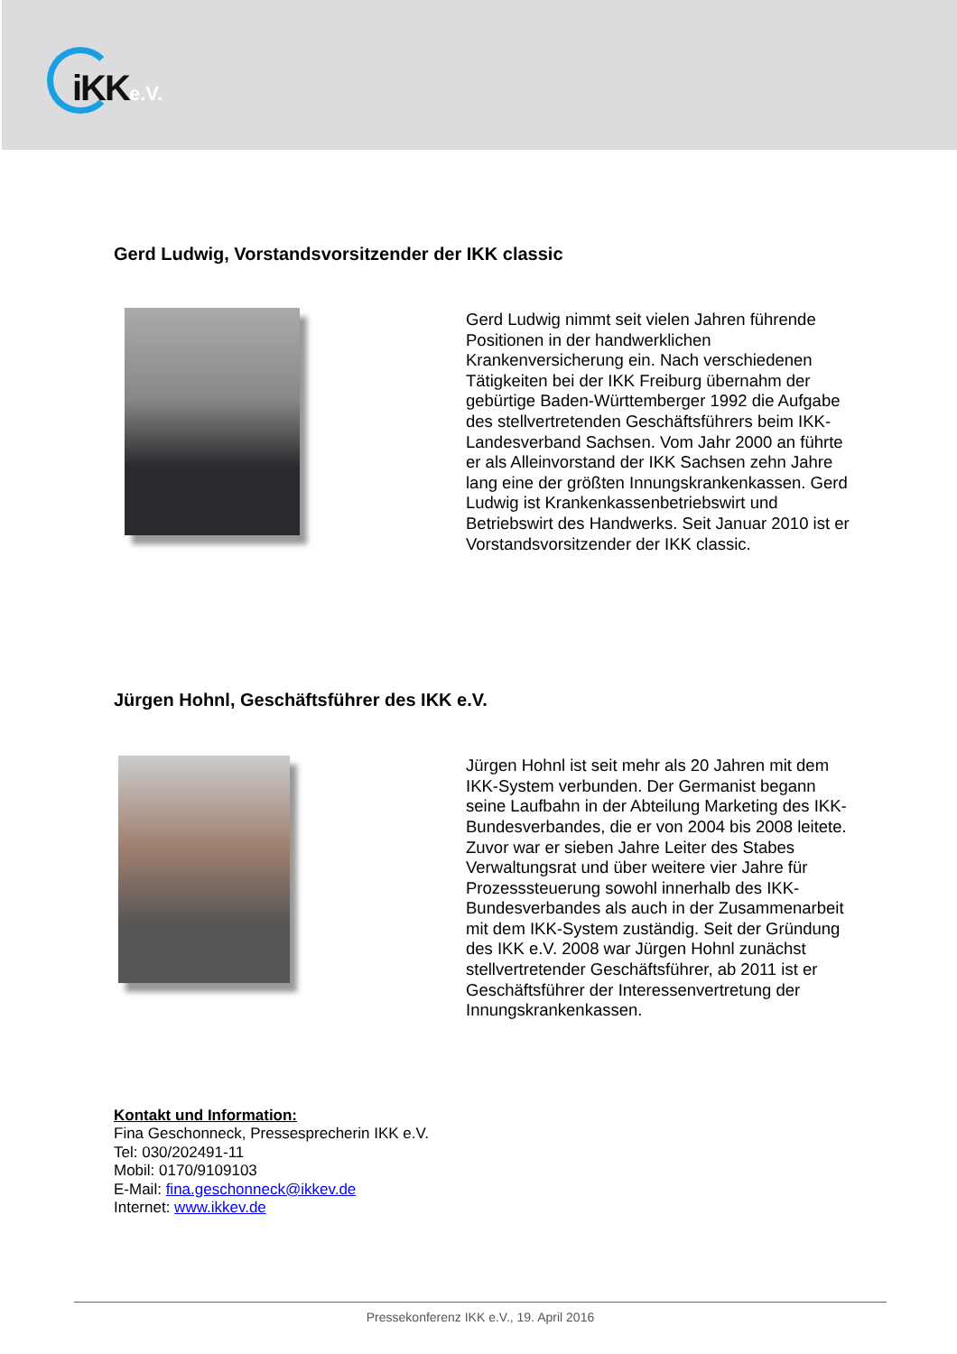iKKe.V.
Gerd Ludwig, Vorstandsvorsitzender der IKK classic
Gerd Ludwig nimmt seit vielen Jahren führende Positionen in der handwerklichen Krankenversicherung ein. Nach verschiedenen Tätigkeiten bei der IKK Freiburg übernahm der gebürtige Baden-Württemberger 1992 die Aufgabe des stellvertretenden Geschäftsführers beim IKK-Landesverband Sachsen. Vom Jahr 2000 an führte er als Alleinvorstand der IKK Sachsen zehn Jahre lang eine der größten Innungskrankenkassen. Gerd Ludwig ist Krankenkassenbetriebswirt und Betriebswirt des Handwerks. Seit Januar 2010 ist er Vorstandsvorsitzender der IKK classic.
Jürgen Hohnl, Geschäftsführer des IKK e.V.
Jürgen Hohnl ist seit mehr als 20 Jahren mit dem IKK-System verbunden. Der Germanist begann seine Laufbahn in der Abteilung Marketing des IKK-Bundesverbandes, die er von 2004 bis 2008 leitete. Zuvor war er sieben Jahre Leiter des Stabes Verwaltungsrat und über weitere vier Jahre für Prozesssteuerung sowohl innerhalb des IKK-Bundesverbandes als auch in der Zusammenarbeit mit dem IKK-System zuständig. Seit der Gründung des IKK e.V. 2008 war Jürgen Hohnl zunächst stellvertretender Geschäftsführer, ab 2011 ist er Geschäftsführer der Interessenvertretung der Innungskrankenkassen.
Kontakt und Information:
Fina Geschonneck, Pressesprecherin IKK e.V.
Tel: 030/202491-11
Mobil: 0170/9109103
E-Mail: fina.geschonneck@ikkev.de
Internet: www.ikkev.de
Pressekonferenz IKK e.V., 19. April 2016